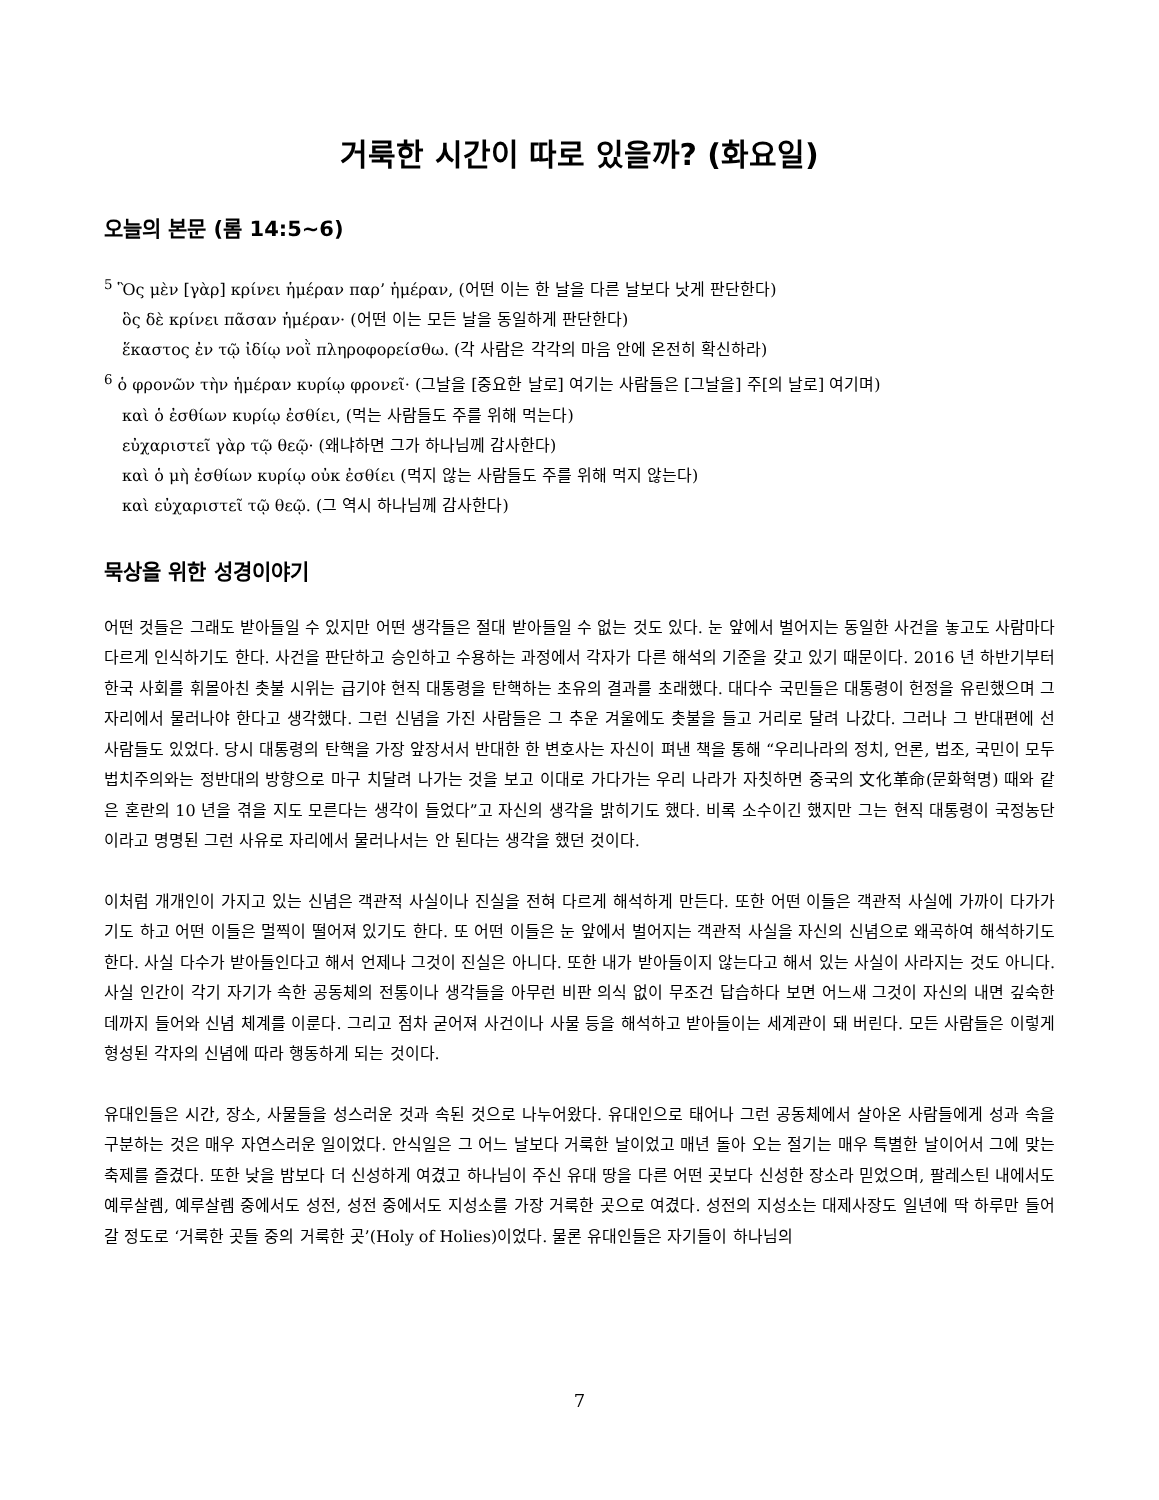거룩한 시간이 따로 있을까? (화요일)
오늘의 본문 (롬 14:5~6)
<sup>5</sup> Ὃς μὲν [γὰρ] κρίνει ἡμέραν παρ’ ἡμέραν, (어떤 이는 한 날을 다른 날보다 낫게 판단한다)
ὃς δὲ κρίνει πᾶσαν ἡμέραν· (어떤 이는 모든 날을 동일하게 판단한다)
ἕκαστος ἐν τῷ ἰδίῳ νοῒ πληροφορείσθω. (각 사람은 각각의 마음 안에 온전히 확신하라)
<sup>6</sup> ὁ φρονῶν τὴν ἡμέραν κυρίῳ φρονεῖ· (그날을 [중요한 날로] 여기는 사람들은 [그날을] 주[의 날로] 여기며)
καὶ ὁ ἐσθίων κυρίῳ ἐσθίει, (먹는 사람들도 주를 위해 먹는다)
εὐχαριστεῖ γὰρ τῷ θεῷ· (왜냐하면 그가 하나님께 감사한다)
καὶ ὁ μὴ ἐσθίων κυρίῳ οὐκ ἐσθίει (먹지 않는 사람들도 주를 위해 먹지 않는다)
καὶ εὐχαριστεῖ τῷ θεῷ. (그 역시 하나님께 감사한다)
묵상을 위한 성경이야기
어떤 것들은 그래도 받아들일 수 있지만 어떤 생각들은 절대 받아들일 수 없는 것도 있다. 눈 앞에서 벌어지는 동일한 사건을 놓고도 사람마다 다르게 인식하기도 한다. 사건을 판단하고 승인하고 수용하는 과정에서 각자가 다른 해석의 기준을 갖고 있기 때문이다. 2016 년 하반기부터 한국 사회를 휘몰아친 촛불 시위는 급기야 현직 대통령을 탄핵하는 초유의 결과를 초래했다. 대다수 국민들은 대통령이 헌정을 유린했으며 그 자리에서 물러나야 한다고 생각했다. 그런 신념을 가진 사람들은 그 추운 겨울에도 촛불을 들고 거리로 달려 나갔다. 그러나 그 반대편에 선 사람들도 있었다. 당시 대통령의 탄핵을 가장 앞장서서 반대한 한 변호사는 자신이 펴낸 책을 통해 “우리나라의 정치, 언론, 법조, 국민이 모두 법치주의와는 정반대의 방향으로 마구 치달려 나가는 것을 보고 이대로 가다가는 우리 나라가 자칫하면 중국의 文化革命(문화혁명) 때와 같은 혼란의 10 년을 겪을 지도 모른다는 생각이 들었다”고 자신의 생각을 밝히기도 했다. 비록 소수이긴 했지만 그는 현직 대통령이 국정농단이라고 명명된 그런 사유로 자리에서 물러나서는 안 된다는 생각을 했던 것이다.
이처럼 개개인이 가지고 있는 신념은 객관적 사실이나 진실을 전혀 다르게 해석하게 만든다. 또한 어떤 이들은 객관적 사실에 가까이 다가가기도 하고 어떤 이들은 멀찍이 떨어져 있기도 한다. 또 어떤 이들은 눈 앞에서 벌어지는 객관적 사실을 자신의 신념으로 왜곡하여 해석하기도 한다. 사실 다수가 받아들인다고 해서 언제나 그것이 진실은 아니다. 또한 내가 받아들이지 않는다고 해서 있는 사실이 사라지는 것도 아니다. 사실 인간이 각기 자기가 속한 공동체의 전통이나 생각들을 아무런 비판 의식 없이 무조건 답습하다 보면 어느새 그것이 자신의 내면 깊숙한 데까지 들어와 신념 체계를 이룬다. 그리고 점차 굳어져 사건이나 사물 등을 해석하고 받아들이는 세계관이 돼 버린다. 모든 사람들은 이렇게 형성된 각자의 신념에 따라 행동하게 되는 것이다.
유대인들은 시간, 장소, 사물들을 성스러운 것과 속된 것으로 나누어왔다. 유대인으로 태어나 그런 공동체에서 살아온 사람들에게 성과 속을 구분하는 것은 매우 자연스러운 일이었다. 안식일은 그 어느 날보다 거룩한 날이었고 매년 돌아 오는 절기는 매우 특별한 날이어서 그에 맞는 축제를 즐겼다. 또한 낮을 밤보다 더 신성하게 여겼고 하나님이 주신 유대 땅을 다른 어떤 곳보다 신성한 장소라 믿었으며, 팔레스틴 내에서도 예루살렘, 예루살렘 중에서도 성전, 성전 중에서도 지성소를 가장 거룩한 곳으로 여겼다. 성전의 지성소는 대제사장도 일년에 딱 하루만 들어갈 정도로 ‘거룩한 곳들 중의 거룩한 곳’(Holy of Holies)이었다. 물론 유대인들은 자기들이 하나님의
7